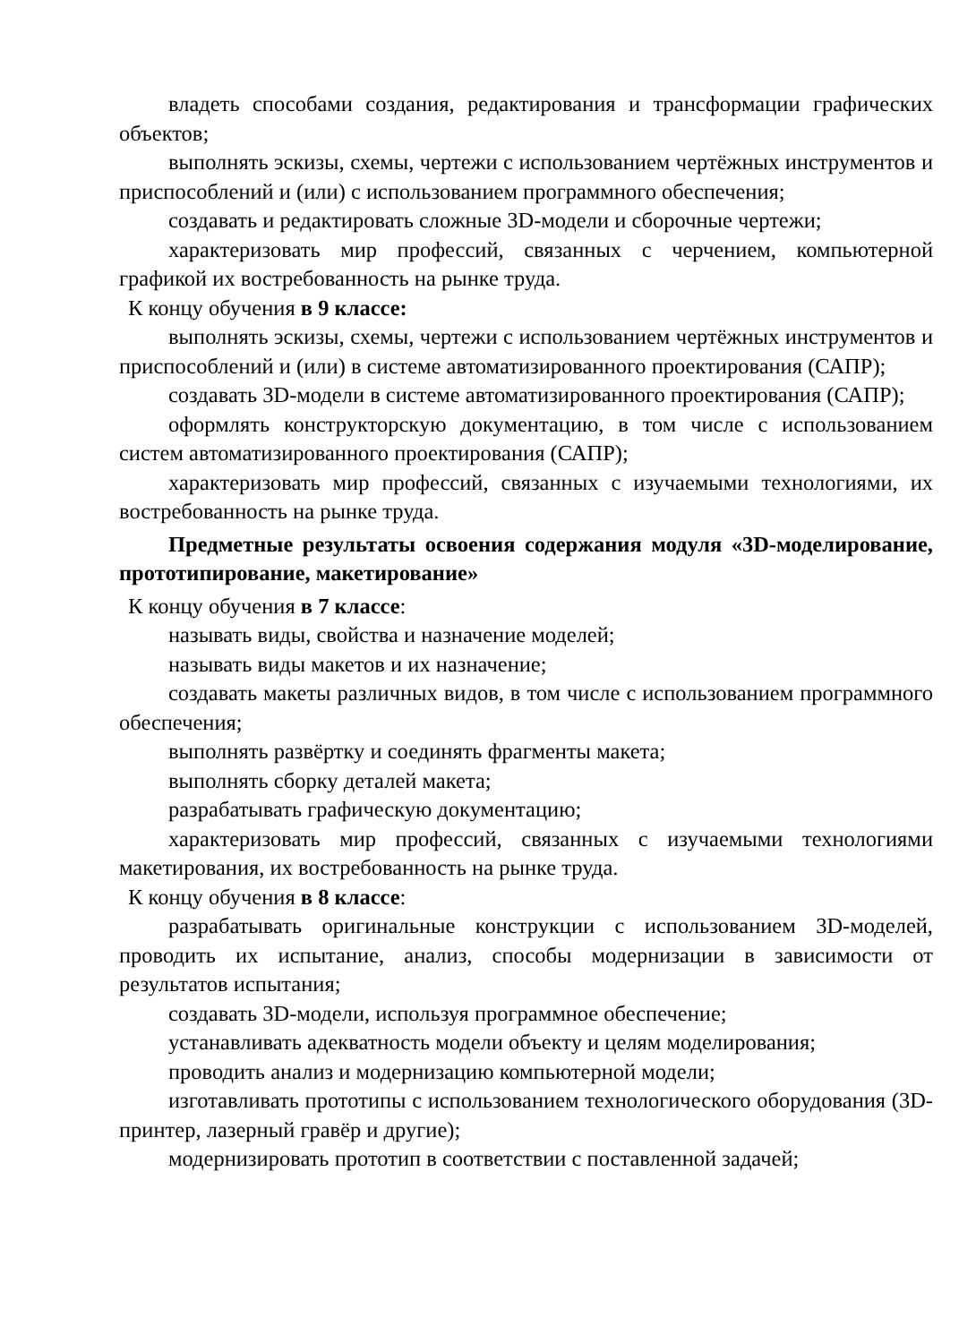владеть способами создания, редактирования и трансформации графических объектов;
выполнять эскизы, схемы, чертежи с использованием чертёжных инструментов и приспособлений и (или) с использованием программного обеспечения;
создавать и редактировать сложные 3D-модели и сборочные чертежи;
характеризовать мир профессий, связанных с черчением, компьютерной графикой их востребованность на рынке труда.
К концу обучения в 9 классе:
выполнять эскизы, схемы, чертежи с использованием чертёжных инструментов и приспособлений и (или) в системе автоматизированного проектирования (САПР);
создавать 3D-модели в системе автоматизированного проектирования (САПР);
оформлять конструкторскую документацию, в том числе с использованием систем автоматизированного проектирования (САПР);
характеризовать мир профессий, связанных с изучаемыми технологиями, их востребованность на рынке труда.
Предметные результаты освоения содержания модуля «3D-моделирование, прототипирование, макетирование»
К концу обучения в 7 классе:
называть виды, свойства и назначение моделей;
называть виды макетов и их назначение;
создавать макеты различных видов, в том числе с использованием программного обеспечения;
выполнять развёртку и соединять фрагменты макета;
выполнять сборку деталей макета;
разрабатывать графическую документацию;
характеризовать мир профессий, связанных с изучаемыми технологиями макетирования, их востребованность на рынке труда.
К концу обучения в 8 классе:
разрабатывать оригинальные конструкции с использованием 3D-моделей, проводить их испытание, анализ, способы модернизации в зависимости от результатов испытания;
создавать 3D-модели, используя программное обеспечение;
устанавливать адекватность модели объекту и целям моделирования;
проводить анализ и модернизацию компьютерной модели;
изготавливать прототипы с использованием технологического оборудования (3D-принтер, лазерный гравёр и другие);
модернизировать прототип в соответствии с поставленной задачей;